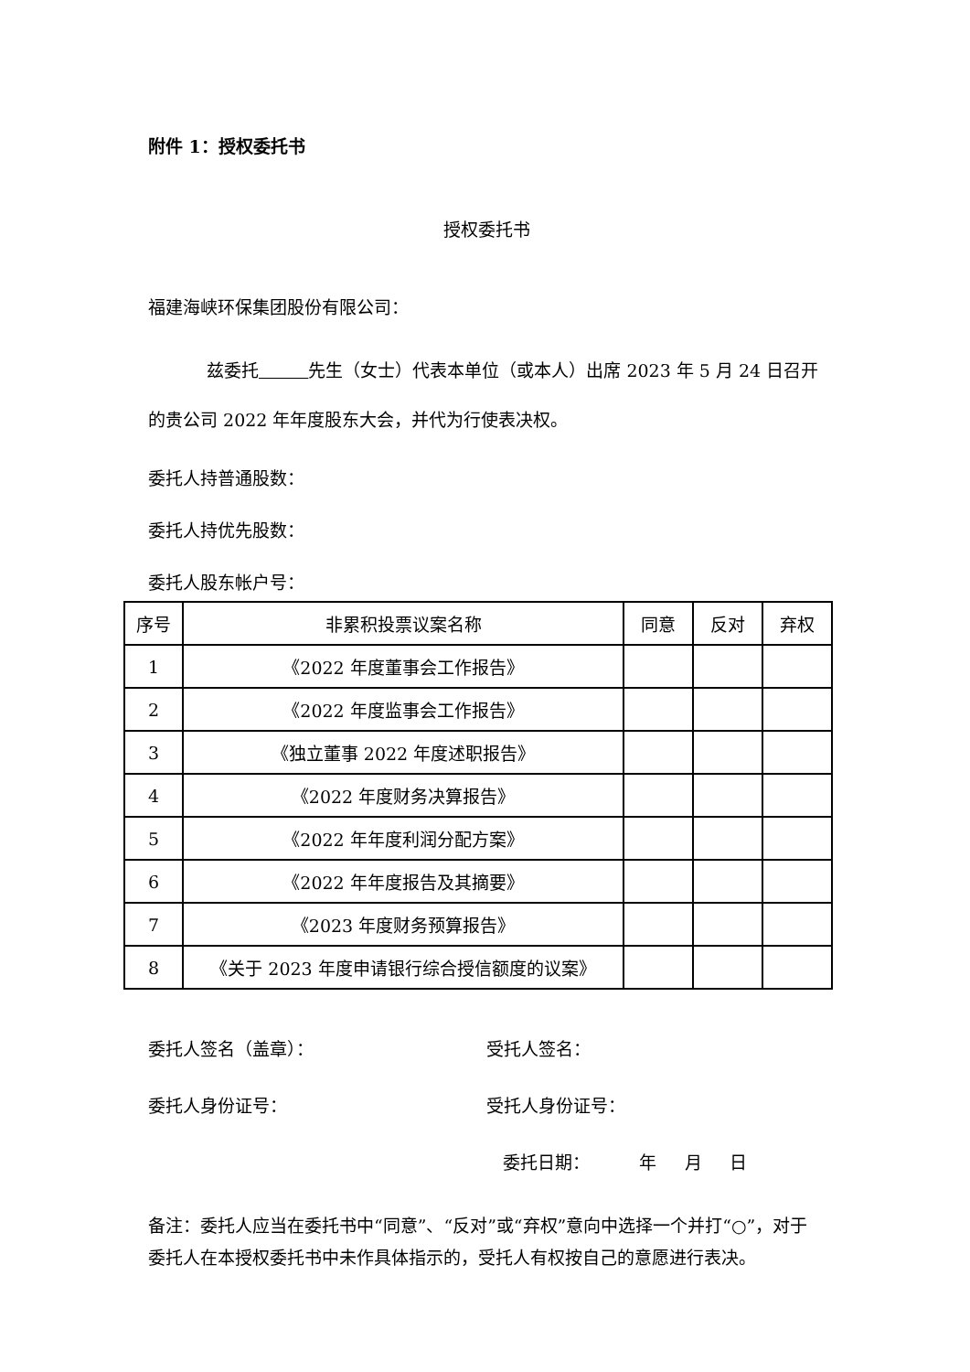附件 1：授权委托书
授权委托书
福建海峡环保集团股份有限公司：
兹委托 先生（女士）代表本单位（或本人）出席 2023 年 5 月 24 日召开的贵公司 2022 年年度股东大会，并代为行使表决权。
委托人持普通股数：
委托人持优先股数：
委托人股东帐户号：
| 序号 | 非累积投票议案名称 | 同意 | 反对 | 弃权 |
| --- | --- | --- | --- | --- |
| 1 | 《2022 年度董事会工作报告》 | | | |
| 2 | 《2022 年度监事会工作报告》 | | | |
| 3 | 《独立董事 2022 年度述职报告》 | | | |
| 4 | 《2022 年度财务决算报告》 | | | |
| 5 | 《2022 年年度利润分配方案》 | | | |
| 6 | 《2022 年年度报告及其摘要》 | | | |
| 7 | 《2023 年度财务预算报告》 | | | |
| 8 | 《关于 2023 年度申请银行综合授信额度的议案》 | | | |
委托人签名（盖章）： 受托人签名：
委托人身份证号： 受托人身份证号：
委托日期： 年 月 日
备注：委托人应当在委托书中“同意”、“反对”或“弃权”意向中选择一个并打“○”，对于委托人在本授权委托书中未作具体指示的，受托人有权按自己的意愿进行表决。